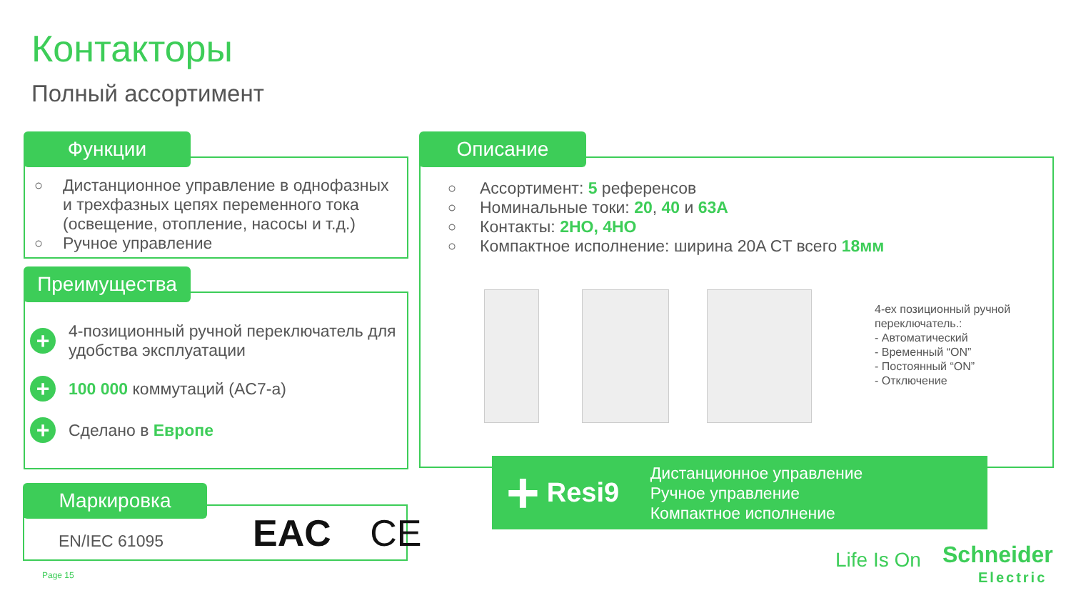Контакторы
Полный ассортимент
Функции
○ Дистанционное управление в однофазных и трехфазных цепях переменного тока (освещение, отопление, насосы и т.д.)
○ Ручное управление
Преимущества
+
4-позиционный ручной переключатель для удобства эксплуатации
+
100 000 коммутаций (AC7-a)
+
Сделано в Европе
Маркировка
EN/IEC 61095 EAC CE
Описание
○ Ассортимент: 5 референсов
○ Номинальные токи: 20, 40 и 63A
○ Контакты: 2НО, 4НО
○ Компактное исполнение: ширина 20A CT всего 18мм
4-ех позиционный ручной
переключатель.:
- Автоматический
- Временный “ON”
- Постоянный “ON”
- Отключение
+
Resi9
Дистанционное управление
Ручное управление
Компактное исполнение
Page 15
Life Is On
Schneider
Electric